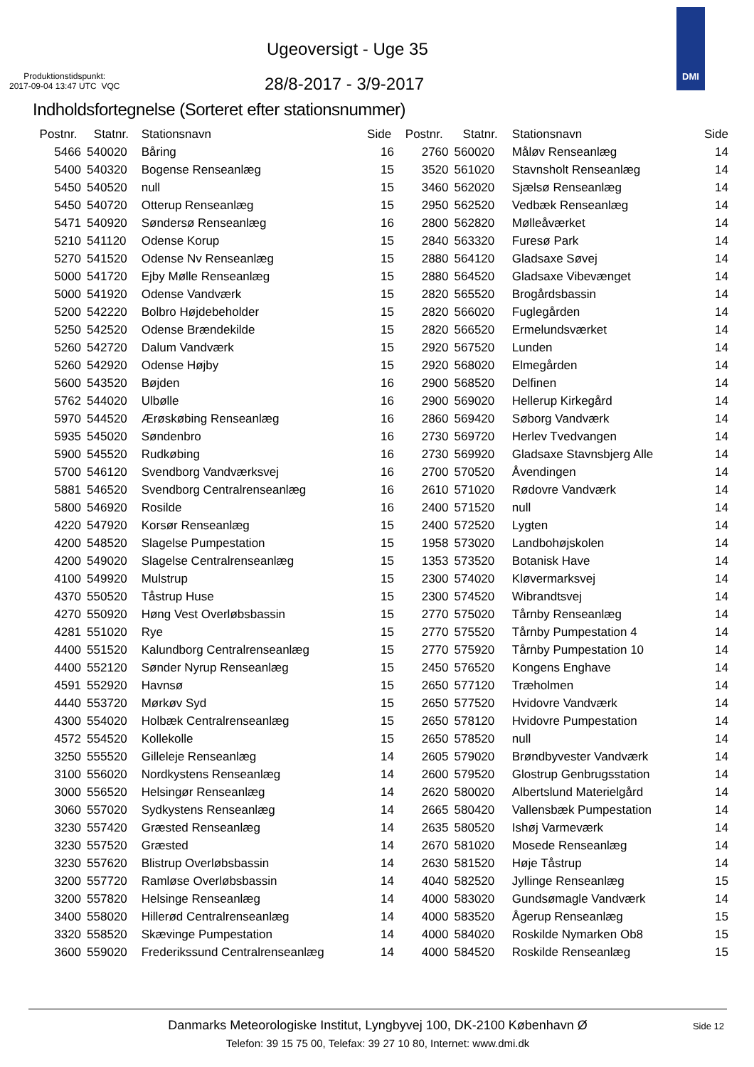Ugeoversigt - Uge 35
Produktionstidspunkt:
2017-09-04 13:47 UTC VQC
28/8-2017 - 3/9-2017
DMI
Indholdsfortegnelse (Sorteret efter stationsnummer)
| Postnr. | Statnr. | Stationsnavn | Side |
| --- | --- | --- | --- |
| 5466 | 540020 | Båring | 16 |
| 5400 | 540320 | Bogense Renseanlæg | 15 |
| 5450 | 540520 | null | 15 |
| 5450 | 540720 | Otterup Renseanlæg | 15 |
| 5471 | 540920 | Søndersø Renseanlæg | 16 |
| 5210 | 541120 | Odense Korup | 15 |
| 5270 | 541520 | Odense Nv Renseanlæg | 15 |
| 5000 | 541720 | Ejby Mølle Renseanlæg | 15 |
| 5000 | 541920 | Odense Vandværk | 15 |
| 5200 | 542220 | Bolbro Højdebeholder | 15 |
| 5250 | 542520 | Odense Brændekilde | 15 |
| 5260 | 542720 | Dalum Vandværk | 15 |
| 5260 | 542920 | Odense Højby | 15 |
| 5600 | 543520 | Bøjden | 16 |
| 5762 | 544020 | Ulbølle | 16 |
| 5970 | 544520 | Ærøskøbing Renseanlæg | 16 |
| 5935 | 545020 | Søndenbro | 16 |
| 5900 | 545520 | Rudkøbing | 16 |
| 5700 | 546120 | Svendborg Vandværksvej | 16 |
| 5881 | 546520 | Svendborg Centralrenseanlæg | 16 |
| 5800 | 546920 | Rosilde | 16 |
| 4220 | 547920 | Korsør Renseanlæg | 15 |
| 4200 | 548520 | Slagelse Pumpestation | 15 |
| 4200 | 549020 | Slagelse Centralrenseanlæg | 15 |
| 4100 | 549920 | Mulstrup | 15 |
| 4370 | 550520 | Tåstrup Huse | 15 |
| 4270 | 550920 | Høng Vest Overløbsbassin | 15 |
| 4281 | 551020 | Rye | 15 |
| 4400 | 551520 | Kalundborg Centralrenseanlæg | 15 |
| 4400 | 552120 | Sønder Nyrup Renseanlæg | 15 |
| 4591 | 552920 | Havnsø | 15 |
| 4440 | 553720 | Mørkøv Syd | 15 |
| 4300 | 554020 | Holbæk Centralrenseanlæg | 15 |
| 4572 | 554520 | Kollekolle | 15 |
| 3250 | 555520 | Gilleleje Renseanlæg | 14 |
| 3100 | 556020 | Nordkystens Renseanlæg | 14 |
| 3000 | 556520 | Helsingør Renseanlæg | 14 |
| 3060 | 557020 | Sydkystens Renseanlæg | 14 |
| 3230 | 557420 | Græsted Renseanlæg | 14 |
| 3230 | 557520 | Græsted | 14 |
| 3230 | 557620 | Blistrup Overløbsbassin | 14 |
| 3200 | 557720 | Ramløse Overløbsbassin | 14 |
| 3200 | 557820 | Helsinge Renseanlæg | 14 |
| 3400 | 558020 | Hillerød Centralrenseanlæg | 14 |
| 3320 | 558520 | Skævinge Pumpestation | 14 |
| 3600 | 559020 | Frederikssund Centralrenseanlæg | 14 |
| Postnr. | Statnr. | Stationsnavn | Side |
| --- | --- | --- | --- |
| 2760 | 560020 | Måløv Renseanlæg | 14 |
| 3520 | 561020 | Stavnsholt Renseanlæg | 14 |
| 3460 | 562020 | Sjælsø Renseanlæg | 14 |
| 2950 | 562520 | Vedbæk Renseanlæg | 14 |
| 2800 | 562820 | Mølleåværket | 14 |
| 2840 | 563320 | Furesø Park | 14 |
| 2880 | 564120 | Gladsaxe Søvej | 14 |
| 2880 | 564520 | Gladsaxe Vibevænget | 14 |
| 2820 | 565520 | Brogårdsbassin | 14 |
| 2820 | 566020 | Fuglegården | 14 |
| 2820 | 566520 | Ermelundsværket | 14 |
| 2920 | 567520 | Lunden | 14 |
| 2920 | 568020 | Elmegården | 14 |
| 2900 | 568520 | Delfinen | 14 |
| 2900 | 569020 | Hellerup Kirkegård | 14 |
| 2860 | 569420 | Søborg Vandværk | 14 |
| 2730 | 569720 | Herlev Tvedvangen | 14 |
| 2730 | 569920 | Gladsaxe Stavnsbjerg Alle | 14 |
| 2700 | 570520 | Åvendingen | 14 |
| 2610 | 571020 | Rødovre Vandværk | 14 |
| 2400 | 571520 | null | 14 |
| 2400 | 572520 | Lygten | 14 |
| 1958 | 573020 | Landbohøjskolen | 14 |
| 1353 | 573520 | Botanisk Have | 14 |
| 2300 | 574020 | Kløvermarksvej | 14 |
| 2300 | 574520 | Wibrandtsvej | 14 |
| 2770 | 575020 | Tårnby Renseanlæg | 14 |
| 2770 | 575520 | Tårnby Pumpestation 4 | 14 |
| 2770 | 575920 | Tårnby Pumpestation 10 | 14 |
| 2450 | 576520 | Kongens Enghave | 14 |
| 2650 | 577120 | Træholmen | 14 |
| 2650 | 577520 | Hvidovre Vandværk | 14 |
| 2650 | 578120 | Hvidovre Pumpestation | 14 |
| 2650 | 578520 | null | 14 |
| 2605 | 579020 | Brøndbyvester Vandværk | 14 |
| 2600 | 579520 | Glostrup Genbrugsstation | 14 |
| 2620 | 580020 | Albertslund Materielgård | 14 |
| 2665 | 580420 | Vallensbæk Pumpestation | 14 |
| 2635 | 580520 | Ishøj Varmeværk | 14 |
| 2670 | 581020 | Mosede Renseanlæg | 14 |
| 2630 | 581520 | Høje Tåstrup | 14 |
| 4040 | 582520 | Jyllinge Renseanlæg | 15 |
| 4000 | 583020 | Gundsømagle Vandværk | 14 |
| 4000 | 583520 | Ågerup Renseanlæg | 15 |
| 4000 | 584020 | Roskilde Nymarken Ob8 | 15 |
| 4000 | 584520 | Roskilde Renseanlæg | 15 |
Danmarks Meteorologiske Institut, Lyngbyvej 100, DK-2100 København Ø
Side 12
Telefon: 39 15 75 00, Telefax: 39 27 10 80, Internet: www.dmi.dk